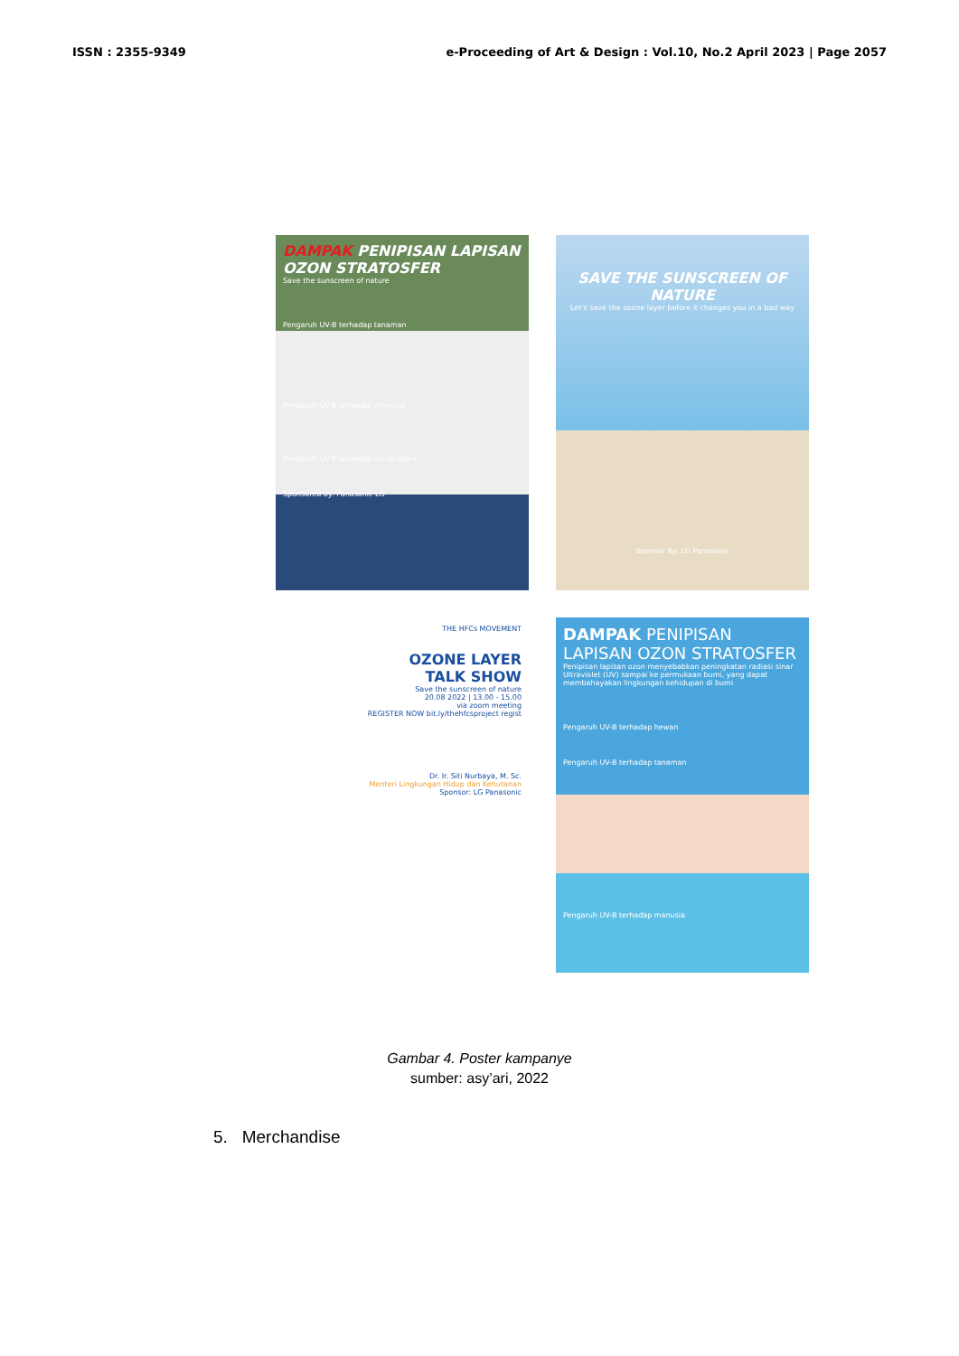ISSN : 2355-9349 e-Proceeding of Art & Design : Vol.10, No.2 April 2023 | Page 2057
DAMPAK PENIPISAN LAPISAN OZON STRATOSFER
Save the sunscreen of nature
Pengaruh UV-B terhadap tanaman
Pengaruh UV-B terhadap manusia
Pengaruh UV-B terhadap kutub Utara
Sponsored by: Panasonic LG
SAVE THE SUNSCREEN OF NATURE
Let's save the ozone layer before it changes you in a bad way
Sponsor By: LG Panasonic
THE HFCs MOVEMENT
OZONE LAYER
TALK SHOW
Save the sunscreen of nature
20.08 2022 | 13.00 - 15.00
via zoom meeting
REGISTER NOW bit.ly/thehfcsproject regist
Dr. Ir. Siti Nurbaya, M. Sc.
Menteri Lingkungan Hidup dan Kehutanan
Sponsor: LG Panasonic
DAMPAK PENIPISAN LAPISAN OZON STRATOSFER
Penipisan lapisan ozon menyebabkan peningkatan radiasi sinar Ultraviolet (UV) sampai ke permukaan bumi, yang dapat membahayakan lingkungan kehidupan di bumi
Pengaruh UV-B terhadap hewan
Pengaruh UV-B terhadap tanaman
Pengaruh UV-B terhadap manusia
Gambar 4. Poster kampanye
sumber: asy’ari, 2022
5. Merchandise